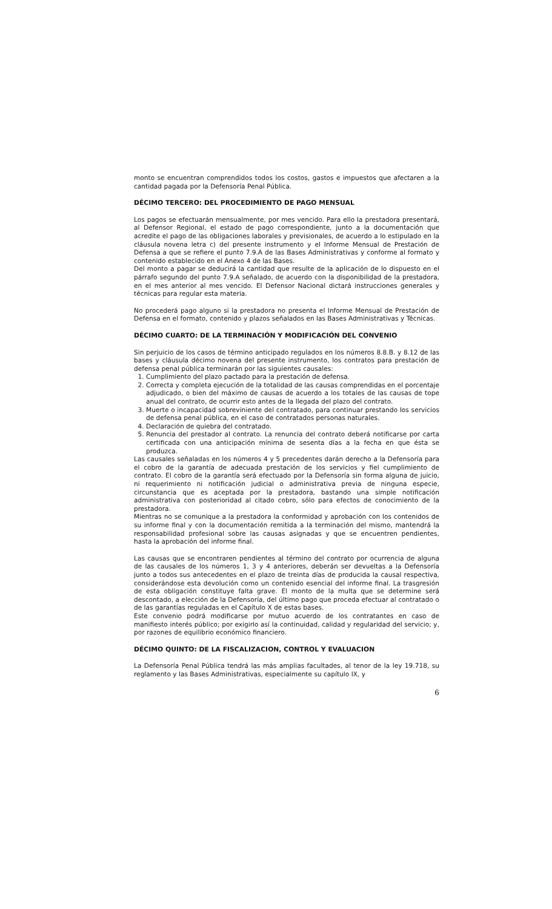monto se encuentran comprendidos todos los costos, gastos e impuestos que afectaren a la cantidad pagada por la Defensoría Penal Pública.
DÉCIMO TERCERO: DEL PROCEDIMIENTO DE PAGO MENSUAL
Los pagos se efectuarán mensualmente, por mes vencido. Para ello la prestadora presentará, al Defensor Regional, el estado de pago correspondiente, junto a la documentación que acredite el pago de las obligaciones laborales y previsionales, de acuerdo a lo estipulado en la cláusula novena letra c) del presente instrumento y el Informe Mensual de Prestación de Defensa a que se refiere el punto 7.9.A de las Bases Administrativas y conforme al formato y contenido establecido en el Anexo 4 de las Bases.
Del monto a pagar se deducirá la cantidad que resulte de la aplicación de lo dispuesto en el párrafo segundo del punto 7.9.A señalado, de acuerdo con la disponibilidad de la prestadora, en el mes anterior al mes vencido. El Defensor Nacional dictará instrucciones generales y técnicas para regular esta materia.
No procederá pago alguno si la prestadora no presenta el Informe Mensual de Prestación de Defensa en el formato, contenido y plazos señalados en las Bases Administrativas y Técnicas.
DÉCIMO CUARTO: DE LA TERMINACIÓN Y MODIFICACIÓN DEL CONVENIO
Sin perjuicio de los casos de término anticipado regulados en los números 8.8.B. y 8.12 de las bases y cláusula décimo novena del presente instrumento, los contratos para prestación de defensa penal pública terminarán por las siguientes causales:
1. Cumplimiento del plazo pactado para la prestación de defensa.
2. Correcta y completa ejecución de la totalidad de las causas comprendidas en el porcentaje adjudicado, o bien del máximo de causas de acuerdo a los totales de las causas de tope anual del contrato, de ocurrir esto antes de la llegada del plazo del contrato.
3. Muerte o incapacidad sobreviniente del contratado, para continuar prestando los servicios de defensa penal pública, en el caso de contratados personas naturales.
4. Declaración de quiebra del contratado.
5. Renuncia del prestador al contrato. La renuncia del contrato deberá notificarse por carta certificada con una anticipación mínima de sesenta días a la fecha en que ésta se produzca.
Las causales señaladas en los números 4 y 5 precedentes darán derecho a la Defensoría para el cobro de la garantía de adecuada prestación de los servicios y fiel cumplimiento de contrato. El cobro de la garantía será efectuado por la Defensoría sin forma alguna de juicio, ni requerimiento ni notificación judicial o administrativa previa de ninguna especie, circunstancia que es aceptada por la prestadora, bastando una simple notificación administrativa con posterioridad al citado cobro, sólo para efectos de conocimiento de la prestadora.
Mientras no se comunique a la prestadora la conformidad y aprobación con los contenidos de su informe final y con la documentación remitida a la terminación del mismo, mantendrá la responsabilidad profesional sobre las causas asignadas y que se encuentren pendientes, hasta la aprobación del informe final.
Las causas que se encontraren pendientes al término del contrato por ocurrencia de alguna de las causales de los números 1, 3 y 4 anteriores, deberán ser devueltas a la Defensoría junto a todos sus antecedentes en el plazo de treinta días de producida la causal respectiva, considerándose esta devolución como un contenido esencial del informe final. La trasgresión de esta obligación constituye falta grave. El monto de la multa que se determine será descontado, a elección de la Defensoría, del último pago que proceda efectuar al contratado o de las garantías reguladas en el Capítulo X de estas bases.
Este convenio podrá modificarse por mutuo acuerdo de los contratantes en caso de manifiesto interés público; por exigirlo así la continuidad, calidad y regularidad del servicio; y, por razones de equilibrio económico financiero.
DÉCIMO QUINTO: DE LA FISCALIZACION, CONTROL Y EVALUACION
La Defensoría Penal Pública tendrá las más amplias facultades, al tenor de la ley 19.718, su reglamento y las Bases Administrativas, especialmente su capítulo IX, y
6